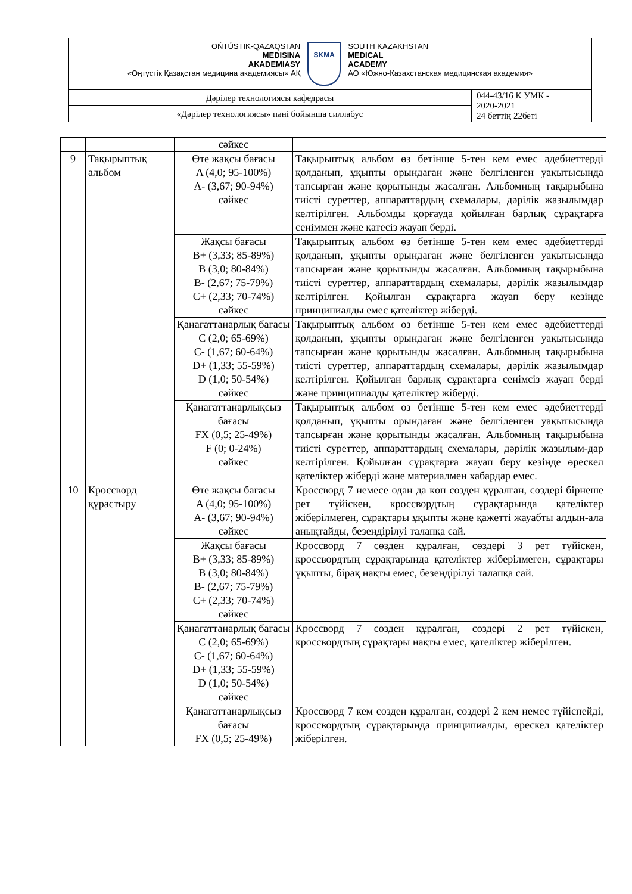| OŃTÚSTIK-QAZAQSTAN MEDISINA AKADEMIASY «Оңтүстік Қазақстан медицина академиясы» АҚ SKMA SOUTH KAZAKHSTAN MEDICAL ACADEMY АО «Южно-Казахстанская медицинская академия» | |
| Дәрілер технологиясы кафедрасы | 044-43/16 К УМК - 2020-2021 24 беттің 22бетi |
| «Дәрілер технологиясы» пәні бойынша силлабус | |
| | | сәйкес | |
| 9 | Тақырыптық альбом | Өте жақсы бағасы A (4,0; 95-100%) A- (3,67; 90-94%) сәйкес | Тақырыптық альбом өз бетінше 5-тен кем емес әдебиеттерді қолданып, ұқыпты орындаған және белгіленген уақытысында тапсырған және қорытынды жасалған. Альбомның тақырыбына тиісті суреттер, аппараттардың схемалары, дәрілік жазылымдар келтірілген. Альбомды қорғауда қойылған барлық сұрақтарға сеніммен және қатесіз жауап берді. |
| | | Жақсы бағасы B+ (3,33; 85-89%) B (3,0; 80-84%) B- (2,67; 75-79%) C+ (2,33; 70-74%) сәйкес | Тақырыптық альбом өз бетінше 5-тен кем емес әдебиеттерді қолданып, ұқыпты орындаған және белгіленген уақытысында тапсырған және қорытынды жасалған. Альбомның тақырыбына тиісті суреттер, аппараттардың схемалары, дәрілік жазылымдар келтірілген. Қойылған сұрақтарға жауап беру кезінде принципиалды емес қателіктер жіберді. |
| | | Қанағаттанарлық бағасы C (2,0; 65-69%) C- (1,67; 60-64%) D+ (1,33; 55-59%) D (1,0; 50-54%) сәйкес | Тақырыптық альбом өз бетінше 5-тен кем емес әдебиеттерді қолданып, ұқыпты орындаған және белгіленген уақытысында тапсырған және қорытынды жасалған. Альбомның тақырыбына тиісті суреттер, аппараттардың схемалары, дәрілік жазылымдар келтірілген. Қойылған барлық сұрақтарға сенімсіз жауап берді және принципиалды қателіктер жіберді. |
| | | Қанағаттанарлықсыз бағасы FX (0,5; 25-49%) F (0; 0-24%) сәйкес | Тақырыптық альбом өз бетінше 5-тен кем емес әдебиеттерді қолданып, ұқыпты орындаған және белгіленген уақытысында тапсырған және қорытынды жасалған. Альбомның тақырыбына тиісті суреттер, аппараттардың схемалары, дәрілік жазылым-дар келтірілген. Қойылған сұрақтарға жауап беру кезінде өрескел қателіктер жіберді және материалмен хабардар емес. |
| 10 | Кроссворд құрастыру | Өте жақсы бағасы A (4,0; 95-100%) A- (3,67; 90-94%) сәйкес | Кроссворд 7 немесе одан да көп сөзден құралған, сөздері бірнеше рет түйіскен, кроссвордтың сұрақтарында қателіктер жіберілмеген, сұрақтары ұқыпты және қажетті жауабты алдын-ала анықтайды, безендірілуі талапқа сай. |
| | | Жақсы бағасы B+ (3,33; 85-89%) B (3,0; 80-84%) B- (2,67; 75-79%) C+ (2,33; 70-74%) сәйкес | Кроссворд 7 сөзден құралған, сөздері 3 рет түйіскен, кроссвордтың сұрақтарында қателіктер жіберілмеген, сұрақтары ұқыпты, бірақ нақты емес, безендірілуі талапқа сай. |
| | | Қанағаттанарлық бағасы C (2,0; 65-69%) C- (1,67; 60-64%) D+ (1,33; 55-59%) D (1,0; 50-54%) сәйкес | Кроссворд 7 сөзден құралған, сөздері 2 рет түйіскен, кроссвордтың сұрақтары нақты емес, қателіктер жіберілген. |
| | | Қанағаттанарлықсыз бағасы FX (0,5; 25-49%) | Кроссворд 7 кем сөзден құралған, сөздері 2 кем немес түйіспейді, кроссвордтың сұрақтарында принципиалды, өрескел қателіктер жіберілген. |